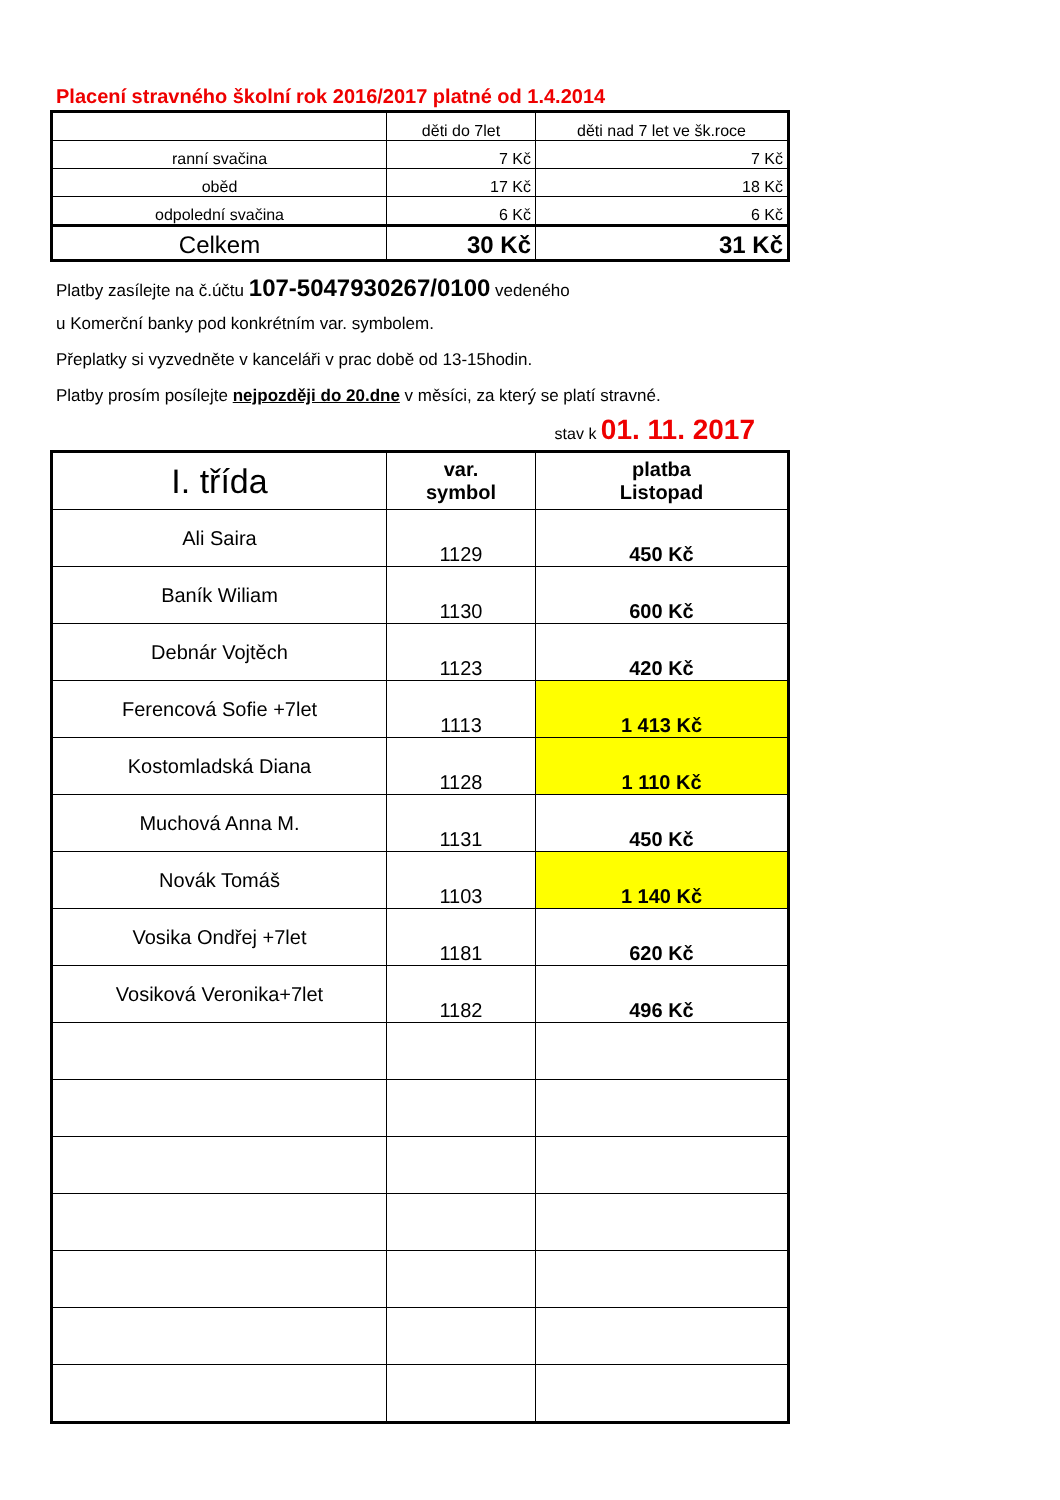Placení stravného školní rok 2016/2017 platné od 1.4.2014
| | děti do 7let | děti nad 7 let ve šk.roce |
| ranní svačina | 7 Kč | 7 Kč |
| oběd | 17 Kč | 18 Kč |
| odpolední svačina | 6 Kč | 6 Kč |
| Celkem | 30 Kč | 31 Kč |
Platby zasílejte na č.účtu 107-5047930267/0100 vedeného
u Komerční banky pod konkrétním var. symbolem.
Přeplatky si vyzvedněte v kanceláři v prac době od 13-15hodin.
Platby prosím posílejte nejpozději do 20.dne v měsíci, za který se platí stravné.
stav k 01. 11. 2017
| I. třída | var. symbol | platba Listopad |
| Ali Saira | 1129 | 450 Kč |
| Baník Wiliam | 1130 | 600 Kč |
| Debnár Vojtěch | 1123 | 420 Kč |
| Ferencová Sofie +7let | 1113 | 1 413 Kč |
| Kostomladská Diana | 1128 | 1 110 Kč |
| Muchová Anna M. | 1131 | 450 Kč |
| Novák Tomáš | 1103 | 1 140 Kč |
| Vosika Ondřej +7let | 1181 | 620 Kč |
| Vosiková Veronika+7let | 1182 | 496 Kč |